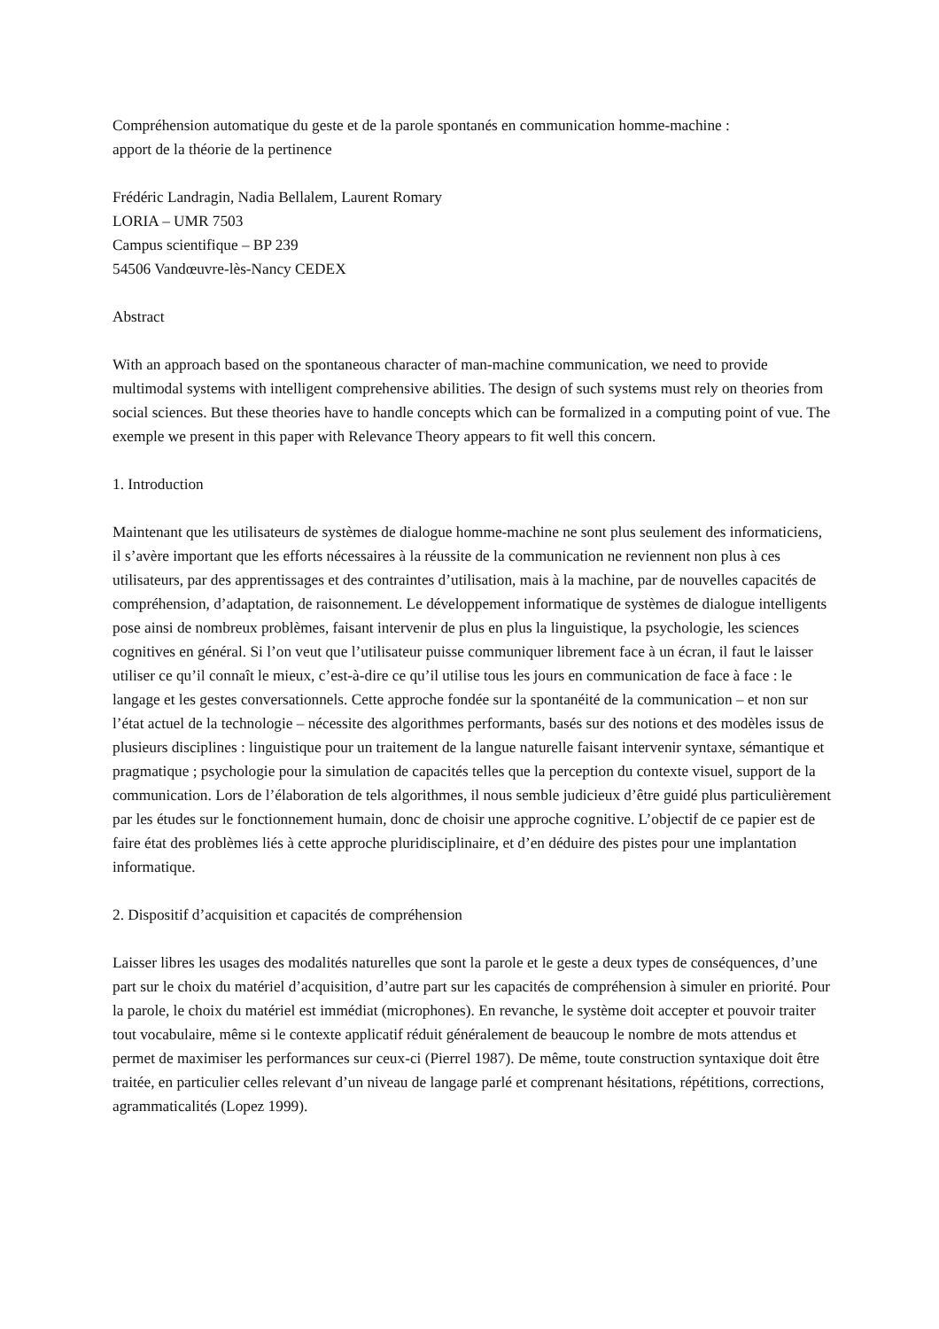Compréhension automatique du geste et de la parole spontanés en communication homme-machine :
apport de la théorie de la pertinence
Frédéric Landragin, Nadia Bellalem, Laurent Romary
LORIA – UMR 7503
Campus scientifique – BP 239
54506 Vandœuvre-lès-Nancy CEDEX
Abstract
With an approach based on the spontaneous character of man-machine communication, we need to provide multimodal systems with intelligent comprehensive abilities. The design of such systems must rely on theories from social sciences. But these theories have to handle concepts which can be formalized in a computing point of vue. The exemple we present in this paper with Relevance Theory appears to fit well this concern.
1. Introduction
Maintenant que les utilisateurs de systèmes de dialogue homme-machine ne sont plus seulement des informaticiens, il s’avère important que les efforts nécessaires à la réussite de la communication ne reviennent non plus à ces utilisateurs, par des apprentissages et des contraintes d’utilisation, mais à la machine, par de nouvelles capacités de compréhension, d’adaptation, de raisonnement. Le développement informatique de systèmes de dialogue intelligents pose ainsi de nombreux problèmes, faisant intervenir de plus en plus la linguistique, la psychologie, les sciences cognitives en général. Si l’on veut que l’utilisateur puisse communiquer librement face à un écran, il faut le laisser utiliser ce qu’il connaît le mieux, c’est-à-dire ce qu’il utilise tous les jours en communication de face à face : le langage et les gestes conversationnels. Cette approche fondée sur la spontanéité de la communication – et non sur l’état actuel de la technologie – nécessite des algorithmes performants, basés sur des notions et des modèles issus de plusieurs disciplines : linguistique pour un traitement de la langue naturelle faisant intervenir syntaxe, sémantique et pragmatique ; psychologie pour la simulation de capacités telles que la perception du contexte visuel, support de la communication. Lors de l’élaboration de tels algorithmes, il nous semble judicieux d’être guidé plus particulièrement par les études sur le fonctionnement humain, donc de choisir une approche cognitive. L’objectif de ce papier est de faire état des problèmes liés à cette approche pluridisciplinaire, et d’en déduire des pistes pour une implantation informatique.
2. Dispositif d’acquisition et capacités de compréhension
Laisser libres les usages des modalités naturelles que sont la parole et le geste a deux types de conséquences, d’une part sur le choix du matériel d’acquisition, d’autre part sur les capacités de compréhension à simuler en priorité. Pour la parole, le choix du matériel est immédiat (microphones). En revanche, le système doit accepter et pouvoir traiter tout vocabulaire, même si le contexte applicatif réduit généralement de beaucoup le nombre de mots attendus et permet de maximiser les performances sur ceux-ci (Pierrel 1987). De même, toute construction syntaxique doit être traitée, en particulier celles relevant d’un niveau de langage parlé et comprenant hésitations, répétitions, corrections, agrammaticalités (Lopez 1999).